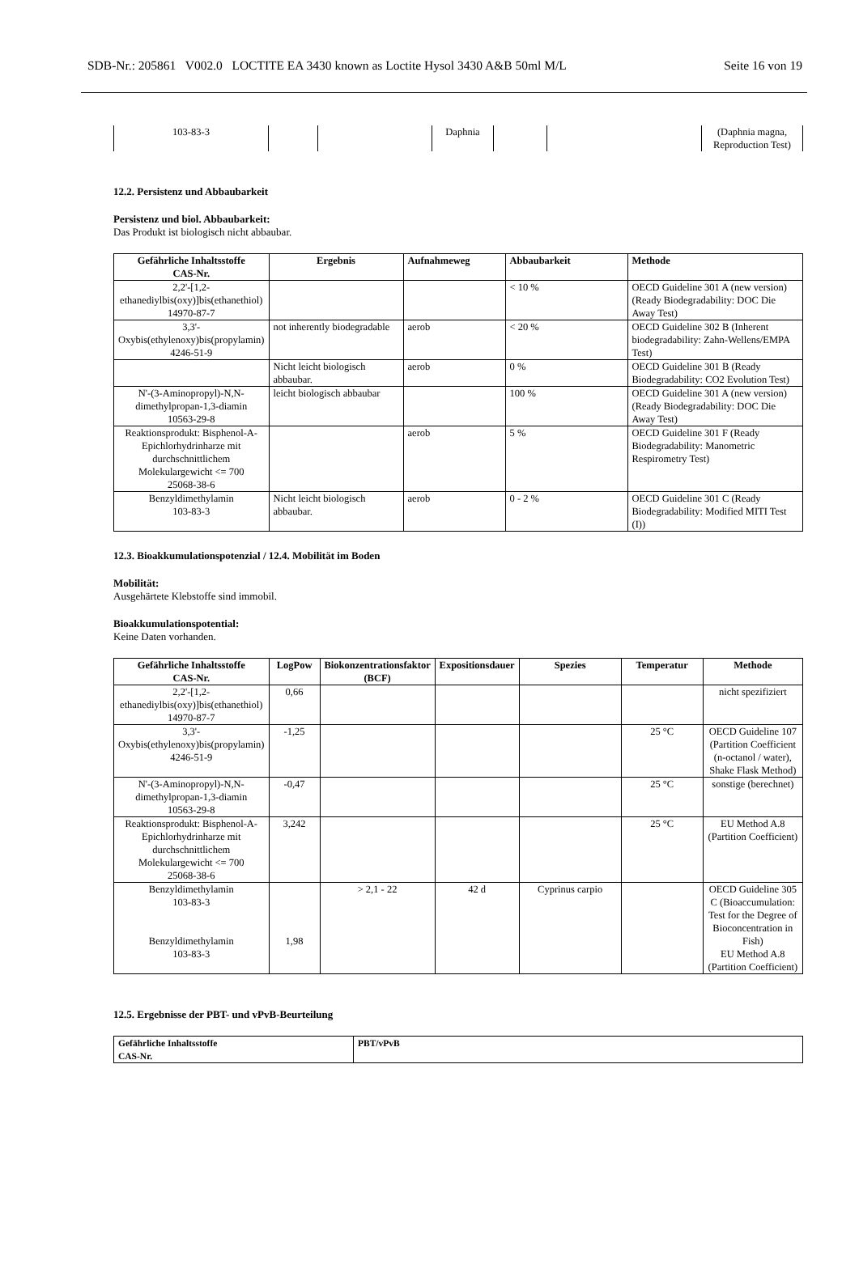SDB-Nr.: 205861 V002.0 LOCTITE EA 3430 known as Loctite Hysol 3430 A&B 50ml M/L Seite 16 von 19
| 103-83-3 | | | Daphnia | | | (Daphnia magna, Reproduction Test) |
12.2. Persistenz und Abbaubarkeit
Persistenz und biol. Abbaubarkeit:
Das Produkt ist biologisch nicht abbaubar.
| Gefährliche Inhaltsstoffe CAS-Nr. | Ergebnis | Aufnahmeweg | Abbaubarkeit | Methode |
| --- | --- | --- | --- | --- |
| 2,2'-[1,2-ethanediylbis(oxy)]bis(ethanethiol) 14970-87-7 | | | < 10 % | OECD Guideline 301 A (new version) (Ready Biodegradability: DOC Die Away Test) |
| 3,3'-Oxybis(ethylenoxy)bis(propylamin) 4246-51-9 | not inherently biodegradable | aerob | < 20 % | OECD Guideline 302 B (Inherent biodegradability: Zahn-Wellens/EMPA Test) |
| | Nicht leicht biologisch abbaubar. | aerob | 0 % | OECD Guideline 301 B (Ready Biodegradability: CO2 Evolution Test) |
| N'-(3-Aminopropyl)-N,N-dimethylpropan-1,3-diamin 10563-29-8 | leicht biologisch abbaubar | | 100 % | OECD Guideline 301 A (new version) (Ready Biodegradability: DOC Die Away Test) |
| Reaktionsprodukt: Bisphenol-A-Epichlorhydrinharze mit durchschnittlichem Molekulargewicht <= 700 25068-38-6 | | aerob | 5 % | OECD Guideline 301 F (Ready Biodegradability: Manometric Respirometry Test) |
| Benzyldimethylamin 103-83-3 | Nicht leicht biologisch abbaubar. | aerob | 0 - 2 % | OECD Guideline 301 C (Ready Biodegradability: Modified MITI Test (I)) |
12.3. Bioakkumulationspotenzial / 12.4. Mobilität im Boden
Mobilität:
Ausgehärtete Klebstoffe sind immobil.
Bioakkumulationspotential:
Keine Daten vorhanden.
| Gefährliche Inhaltsstoffe CAS-Nr. | LogPow | Biokonzentrationsfaktor (BCF) | Expositionsdauer | Spezies | Temperatur | Methode |
| --- | --- | --- | --- | --- | --- | --- |
| 2,2'-[1,2-ethanediylbis(oxy)]bis(ethanethiol) 14970-87-7 | 0,66 | | | | | nicht spezifiziert |
| 3,3'-Oxybis(ethylenoxy)bis(propylamin) 4246-51-9 | -1,25 | | | | 25 °C | OECD Guideline 107 (Partition Coefficient (n-octanol / water), Shake Flask Method) |
| N'-(3-Aminopropyl)-N,N-dimethylpropan-1,3-diamin 10563-29-8 | -0,47 | | | | 25 °C | sonstige (berechnet) |
| Reaktionsprodukt: Bisphenol-A-Epichlorhydrinharze mit durchschnittlichem Molekulargewicht <= 700 25068-38-6 | 3,242 | | | | 25 °C | EU Method A.8 (Partition Coefficient) |
| Benzyldimethylamin 103-83-3 Benzyldimethylamin 103-83-3 | 1,98 | > 2,1 - 22 | 42 d | Cyprinus carpio | | OECD Guideline 305 C (Bioaccumulation: Test for the Degree of Bioconcentration in Fish) EU Method A.8 (Partition Coefficient) |
12.5. Ergebnisse der PBT- und vPvB-Beurteilung
| Gefährliche Inhaltsstoffe CAS-Nr. | PBT/vPvB |
| --- | --- |